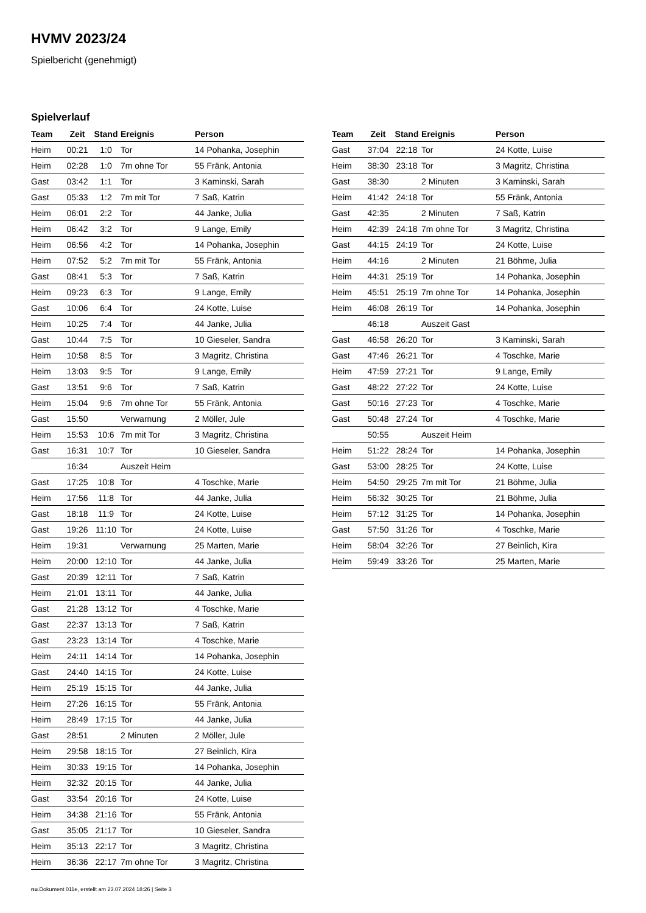HVMV 2023/24
Spielbericht (genehmigt)
Spielverlauf
| Team | Zeit | Stand | Ereignis | Person |
| --- | --- | --- | --- | --- |
| Heim | 00:21 | 1:0 | Tor | 14 Pohanka, Josephin |
| Heim | 02:28 | 1:0 | 7m ohne Tor | 55 Fränk, Antonia |
| Gast | 03:42 | 1:1 | Tor | 3 Kaminski, Sarah |
| Gast | 05:33 | 1:2 | 7m mit Tor | 7 Saß, Katrin |
| Heim | 06:01 | 2:2 | Tor | 44 Janke, Julia |
| Heim | 06:42 | 3:2 | Tor | 9 Lange, Emily |
| Heim | 06:56 | 4:2 | Tor | 14 Pohanka, Josephin |
| Heim | 07:52 | 5:2 | 7m mit Tor | 55 Fränk, Antonia |
| Gast | 08:41 | 5:3 | Tor | 7 Saß, Katrin |
| Heim | 09:23 | 6:3 | Tor | 9 Lange, Emily |
| Gast | 10:06 | 6:4 | Tor | 24 Kotte, Luise |
| Heim | 10:25 | 7:4 | Tor | 44 Janke, Julia |
| Gast | 10:44 | 7:5 | Tor | 10 Gieseler, Sandra |
| Heim | 10:58 | 8:5 | Tor | 3 Magritz, Christina |
| Heim | 13:03 | 9:5 | Tor | 9 Lange, Emily |
| Gast | 13:51 | 9:6 | Tor | 7 Saß, Katrin |
| Heim | 15:04 | 9:6 | 7m ohne Tor | 55 Fränk, Antonia |
| Gast | 15:50 | | Verwarnung | 2 Möller, Jule |
| Heim | 15:53 | 10:6 | 7m mit Tor | 3 Magritz, Christina |
| Gast | 16:31 | 10:7 | Tor | 10 Gieseler, Sandra |
| | 16:34 | | Auszeit Heim | |
| Gast | 17:25 | 10:8 | Tor | 4 Toschke, Marie |
| Heim | 17:56 | 11:8 | Tor | 44 Janke, Julia |
| Gast | 18:18 | 11:9 | Tor | 24 Kotte, Luise |
| Gast | 19:26 | 11:10 | Tor | 24 Kotte, Luise |
| Heim | 19:31 | | Verwarnung | 25 Marten, Marie |
| Heim | 20:00 | 12:10 | Tor | 44 Janke, Julia |
| Gast | 20:39 | 12:11 | Tor | 7 Saß, Katrin |
| Heim | 21:01 | 13:11 | Tor | 44 Janke, Julia |
| Gast | 21:28 | 13:12 | Tor | 4 Toschke, Marie |
| Gast | 22:37 | 13:13 | Tor | 7 Saß, Katrin |
| Gast | 23:23 | 13:14 | Tor | 4 Toschke, Marie |
| Heim | 24:11 | 14:14 | Tor | 14 Pohanka, Josephin |
| Gast | 24:40 | 14:15 | Tor | 24 Kotte, Luise |
| Heim | 25:19 | 15:15 | Tor | 44 Janke, Julia |
| Heim | 27:26 | 16:15 | Tor | 55 Fränk, Antonia |
| Heim | 28:49 | 17:15 | Tor | 44 Janke, Julia |
| Gast | 28:51 | | 2 Minuten | 2 Möller, Jule |
| Heim | 29:58 | 18:15 | Tor | 27 Beinlich, Kira |
| Heim | 30:33 | 19:15 | Tor | 14 Pohanka, Josephin |
| Heim | 32:32 | 20:15 | Tor | 44 Janke, Julia |
| Gast | 33:54 | 20:16 | Tor | 24 Kotte, Luise |
| Heim | 34:38 | 21:16 | Tor | 55 Fränk, Antonia |
| Gast | 35:05 | 21:17 | Tor | 10 Gieseler, Sandra |
| Heim | 35:13 | 22:17 | Tor | 3 Magritz, Christina |
| Heim | 36:36 | 22:17 | 7m ohne Tor | 3 Magritz, Christina |
| Team | Zeit | Stand | Ereignis | Person |
| --- | --- | --- | --- | --- |
| Gast | 37:04 | 22:18 | Tor | 24 Kotte, Luise |
| Heim | 38:30 | 23:18 | Tor | 3 Magritz, Christina |
| Gast | 38:30 | | 2 Minuten | 3 Kaminski, Sarah |
| Heim | 41:42 | 24:18 | Tor | 55 Fränk, Antonia |
| Gast | 42:35 | | 2 Minuten | 7 Saß, Katrin |
| Heim | 42:39 | 24:18 | 7m ohne Tor | 3 Magritz, Christina |
| Gast | 44:15 | 24:19 | Tor | 24 Kotte, Luise |
| Heim | 44:16 | | 2 Minuten | 21 Böhme, Julia |
| Heim | 44:31 | 25:19 | Tor | 14 Pohanka, Josephin |
| Heim | 45:51 | 25:19 | 7m ohne Tor | 14 Pohanka, Josephin |
| Heim | 46:08 | 26:19 | Tor | 14 Pohanka, Josephin |
| | 46:18 | | Auszeit Gast | |
| Gast | 46:58 | 26:20 | Tor | 3 Kaminski, Sarah |
| Gast | 47:46 | 26:21 | Tor | 4 Toschke, Marie |
| Heim | 47:59 | 27:21 | Tor | 9 Lange, Emily |
| Gast | 48:22 | 27:22 | Tor | 24 Kotte, Luise |
| Gast | 50:16 | 27:23 | Tor | 4 Toschke, Marie |
| Gast | 50:48 | 27:24 | Tor | 4 Toschke, Marie |
| | 50:55 | | Auszeit Heim | |
| Heim | 51:22 | 28:24 | Tor | 14 Pohanka, Josephin |
| Gast | 53:00 | 28:25 | Tor | 24 Kotte, Luise |
| Heim | 54:50 | 29:25 | 7m mit Tor | 21 Böhme, Julia |
| Heim | 56:32 | 30:25 | Tor | 21 Böhme, Julia |
| Heim | 57:12 | 31:25 | Tor | 14 Pohanka, Josephin |
| Gast | 57:50 | 31:26 | Tor | 4 Toschke, Marie |
| Heim | 58:04 | 32:26 | Tor | 27 Beinlich, Kira |
| Heim | 59:49 | 33:26 | Tor | 25 Marten, Marie |
nu.Dokument 011e, erstellt am 23.07.2024 18:26 | Seite 3